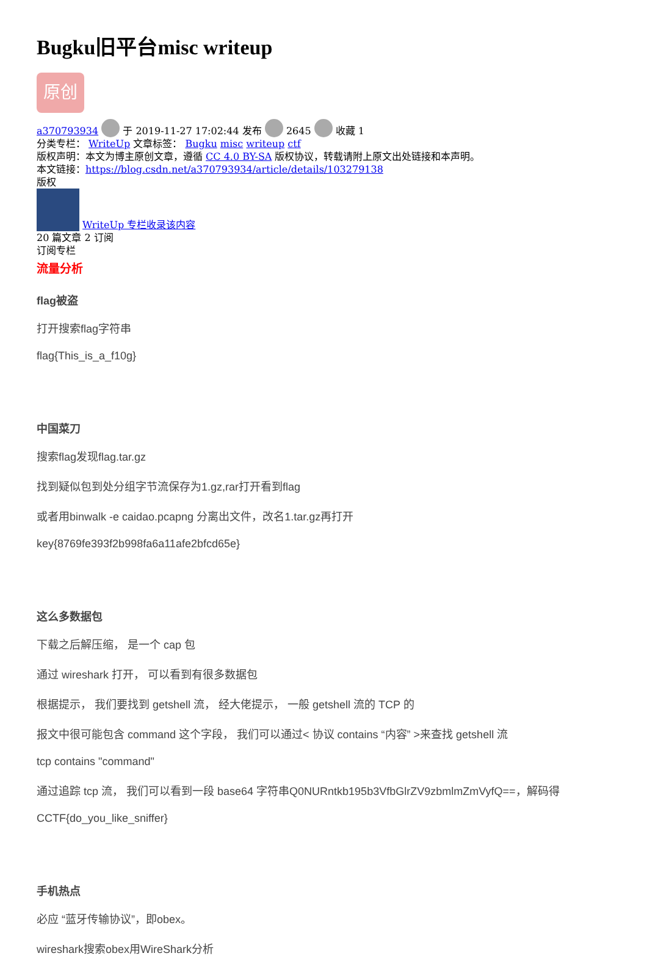Bugku旧平台misc writeup
原创
a370793934 于 2019-11-27 17:02:44 发布 2645 收藏 1
分类专栏： WriteUp 文章标签： Bugku misc writeup ctf
版权声明：本文为博主原创文章，遵循 CC 4.0 BY-SA 版权协议，转载请附上原文出处链接和本声明。
本文链接：https://blog.csdn.net/a370793934/article/details/103279138
版权
WriteUp 专栏收录该内容
20 篇文章 2 订阅
订阅专栏
流量分析
flag被盗
打开搜索flag字符串
flag{This_is_a_f10g}
中国菜刀
搜索flag发现flag.tar.gz
找到疑似包到处分组字节流保存为1.gz,rar打开看到flag
或者用binwalk -e caidao.pcapng 分离出文件，改名1.tar.gz再打开
key{8769fe393f2b998fa6a11afe2bfcd65e}
这么多数据包
下载之后解压缩， 是一个 cap 包
通过 wireshark 打开， 可以看到有很多数据包
根据提示， 我们要找到 getshell 流， 经大佬提示， 一般 getshell 流的 TCP 的
报文中很可能包含 command 这个字段， 我们可以通过< 协议 contains “内容” >来查找 getshell 流
tcp contains "command"
通过追踪 tcp 流， 我们可以看到一段 base64 字符串Q0NURntkb195b3VfbGlrZV9zbmlmZmVyfQ==，解码得
CCTF{do_you_like_sniffer}
手机热点
必应 “蓝牙传输协议”，即obex。
wireshark搜索obex用WireShark分析